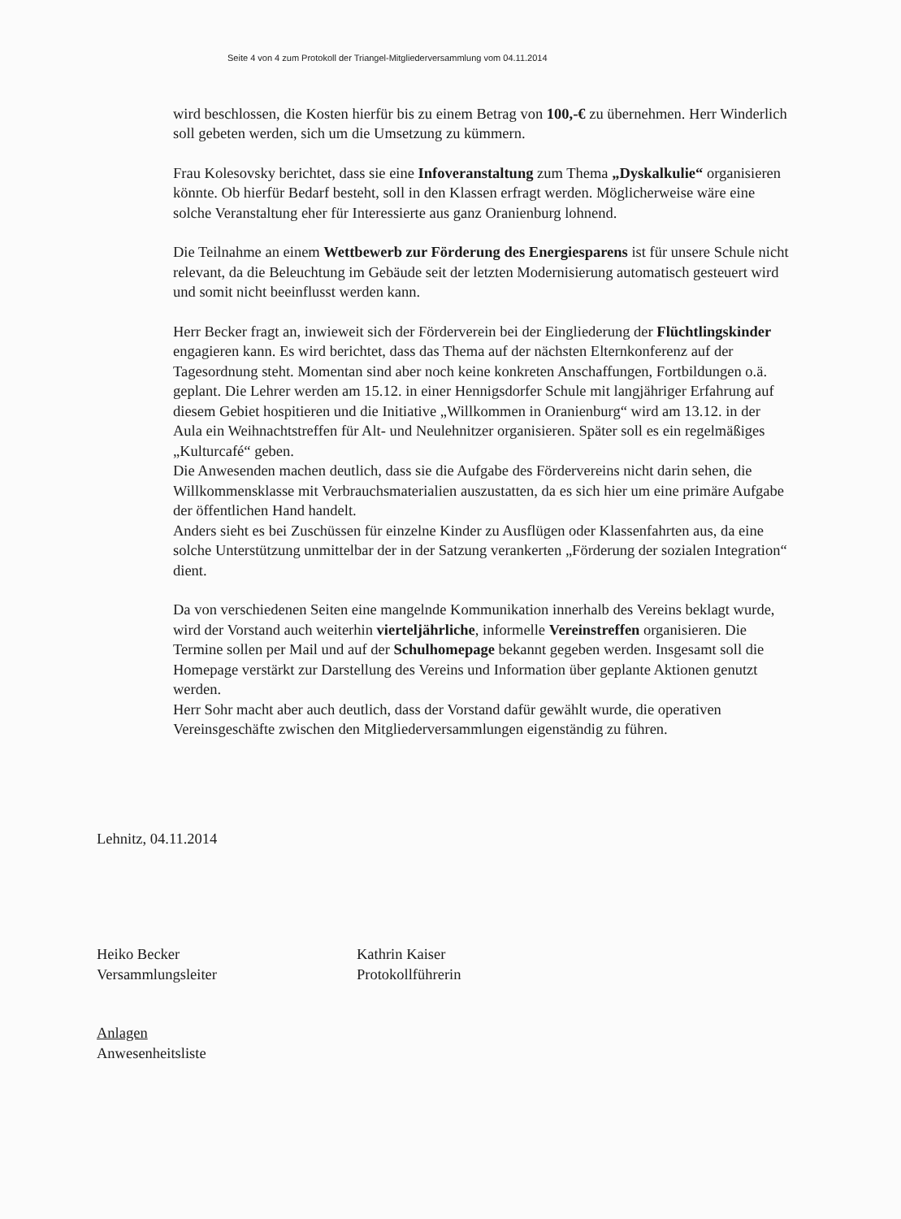Seite 4 von 4 zum Protokoll der Triangel-Mitgliederversammlung vom 04.11.2014
wird beschlossen, die Kosten hierfür bis zu einem Betrag von 100,-€ zu übernehmen. Herr Winderlich soll gebeten werden, sich um die Umsetzung zu kümmern.
Frau Kolesovsky berichtet, dass sie eine Infoveranstaltung zum Thema „Dyskalkulie“ organisieren könnte. Ob hierfür Bedarf besteht, soll in den Klassen erfragt werden. Möglicherweise wäre eine solche Veranstaltung eher für Interessierte aus ganz Oranienburg lohnend.
Die Teilnahme an einem Wettbewerb zur Förderung des Energiesparens ist für unsere Schule nicht relevant, da die Beleuchtung im Gebäude seit der letzten Modernisierung automatisch gesteuert wird und somit nicht beeinflusst werden kann.
Herr Becker fragt an, inwieweit sich der Förderverein bei der Eingliederung der Flüchtlingskinder engagieren kann. Es wird berichtet, dass das Thema auf der nächsten Elternkonferenz auf der Tagesordnung steht. Momentan sind aber noch keine konkreten Anschaffungen, Fortbildungen o.ä. geplant. Die Lehrer werden am 15.12. in einer Hennigsdorfer Schule mit langjähriger Erfahrung auf diesem Gebiet hospitieren und die Initiative „Willkommen in Oranienburg“ wird am 13.12. in der Aula ein Weihnachtstreffen für Alt- und Neulehnitzer organisieren. Später soll es ein regelmäßiges „Kulturcafé“ geben.
Die Anwesenden machen deutlich, dass sie die Aufgabe des Fördervereins nicht darin sehen, die Willkommensklasse mit Verbrauchsmaterialien auszustatten, da es sich hier um eine primäre Aufgabe der öffentlichen Hand handelt.
Anders sieht es bei Zuschüssen für einzelne Kinder zu Ausflügen oder Klassenfahrten aus, da eine solche Unterstützung unmittelbar der in der Satzung verankerten „Förderung der sozialen Integration“ dient.
Da von verschiedenen Seiten eine mangelnde Kommunikation innerhalb des Vereins beklagt wurde, wird der Vorstand auch weiterhin vierteljährliche, informelle Vereinstreffen organisieren. Die Termine sollen per Mail und auf der Schulhomepage bekannt gegeben werden. Insgesamt soll die Homepage verstärkt zur Darstellung des Vereins und Information über geplante Aktionen genutzt werden.
Herr Sohr macht aber auch deutlich, dass der Vorstand dafür gewählt wurde, die operativen Vereinsgeschäfte zwischen den Mitgliederversammlungen eigenständig zu führen.
Lehnitz, 04.11.2014
Heiko Becker
Versammlungsleiter
Kathrin Kaiser
Protokollführerin
Anlagen
Anwesenheitsliste